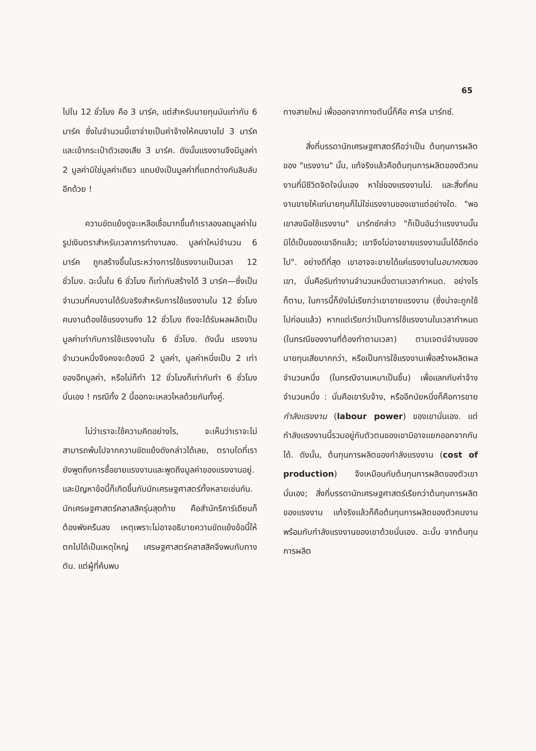65
ไปใน 12 ชั่วโมง คือ 3 มาร์ค, แต่สำหรับนายทุนมันเท่ากับ 6 มาร์ค ซึ่งในจำนวนนี้เขาจ่ายเป็นค่าจ้างให้คนงานไป 3 มาร์ค และเข้ากระเป๋าตัวเองเสีย 3 มาร์ค. ดังนั้นแรงงานจึงมีมูลค่า 2 มูลค่ามิใช่มูลค่าเดียว แถมยังเป็นมูลค่าที่แตกต่างกันลิบลับอีกด้วย !
ความขัดแย้งดูจะเหลือเชื่อมากขึ้นถ้าเราลองลดมูลค่าในรูปเงินตราสำหรับเวลาการทำงานลง. มูลค่าใหม่จำนวน 6 มาร์ค ถูกสร้างขึ้นในระหว่างการใช้แรงงานเป็นเวลา 12 ชั่วโมง. ฉะนั้นใน 6 ชั่วโมง ก็เท่ากับสร้างได้ 3 มาร์ค—ซึ่งเป็นจำนวนที่คนงานได้รับจริงสำหรับการใช้แรงงานใน 12 ชั่วโมง คนงานต้องใช้แรงงานถึง 12 ชั่วโมง ถึงจะได้รับผลผลิตเป็นมูลค่าเท่ากับการใช้แรงงานใน 6 ชั่วโมง. ดังนั้น แรงงานจำนวนหนึ่งจึงคงจะต้องมี 2 มูลค่า, มูลค่าหนึ่งเป็น 2 เท่าของอีกมูลค่า, หรือไม่ก็ทำ 12 ชั่วโมงก็เท่ากับทำ 6 ชั่วโมงนั่นเอง ! กรณีทั้ง 2 นี้ออกจะเหลวไหลด้วยกันทั้งคู่.
ไม่ว่าเราจะใช้ความคิดอย่างไร, จะเห็นว่าเราจะไม่สามารถพ้นไปจากความขัดแย้งดังกล่าวได้เลย, ตราบใดที่เรายังพูดถึงการซื้อขายแรงงานและพูดถึงมูลค่าของแรงงานอยู่. และปัญหาข้อนี้ก็เกิดขึ้นกับนักเศรษฐศาสตร์ทั้งหลายเช่นกัน. นักเศรษฐศาสตร์คลาสสิครุ่นสุดท้าย คือสำนักริคาร์เดียนก็ต้องพังครืนลง เหตุเพราะไม่อาจอธิบายความขัดแย้งข้อนี้ให้ตกไปได้เป็นเหตุใหญ่ เศรษฐศาสตร์คลาสสิคจึงพบกับทางตัน. แต่ผู้ที่ค้นพบ
ทางสายใหม่ เพื่อออกจากทางตันนี้ก็คือ คาร์ล มาร์กซ์.
สิ่งที่บรรดานักเศรษฐศาสตร์ถือว่าเป็น ต้นทุนการผลิตของ "แรงงาน" นั้น, แท้จริงแล้วคือต้นทุนการผลิตของตัวคนงานที่มีชีวิตจิตใจนั่นเอง หาใช่ของแรงงานไม่. และสิ่งที่คนงานขายให้แก่นายทุนก็ไม่ใช่แรงงานของเขาแต่อย่างใด. "พอเขาลงมือใช้แรงงาน" มาร์กซ์กล่าว "ก็เป็นอันว่าแรงงานนั้นมิได้เป็นของเขาอีกแล้ว; เขาจึงไม่อาจขายแรงงานนั้นได้อีกต่อไป". อย่างดีที่สุด เขาอาจจะขายได้แค่แรงงานในอนาคตของเขา, นั่นคือรับทำงานจำนวนหนึ่งตามเวลากำหนด. อย่างไรก็ตาม, ในการนี้ก็ยังไม่เรียกว่าเขาขายแรงงาน (ซึ่งน่าจะถูกใช้ไปก่อนแล้ว) หากแต่เรียกว่าเป็นการใช้แรงงานในเวลากำหนด (ในกรณีของงานที่ต้องทำตามเวลา) ตามเจตน์จำนงของนายทุนเสียมากกว่า, หรือเป็นการใช้แรงงานเพื่อสร้างผลิตผลจำนวนหนึ่ง (ในกรณีงานเหมาเป็นชิ้น) เพื่อแลกกับค่าจ้างจำนวนหนึ่ง : นั่นคือเขารับจ้าง, หรืออีกนัยหนึ่งก็คือการขาย กำลังแรงงาน (labour power) ของเขานั่นเอง. แต่กำลังแรงงานนี้รวมอยู่กับตัวตนของเขามิอาจแยกออกจากกันได้. ดังนั้น, ต้นทุนการผลิตของกำลังแรงงาน (cost of production) จึงเหมือนกับต้นทุนการผลิตของตัวเขานั่นเอง; สิ่งที่บรรดานักเศรษฐศาสตร์เรียกว่าต้นทุนการผลิตของแรงงาน แท้จริงแล้วก็คือต้นทุนการผลิตของตัวคนงานพร้อมกับกำลังแรงงานของเขาด้วยนั่นเอง. ฉะนั้น จากต้นทุนการผลิต